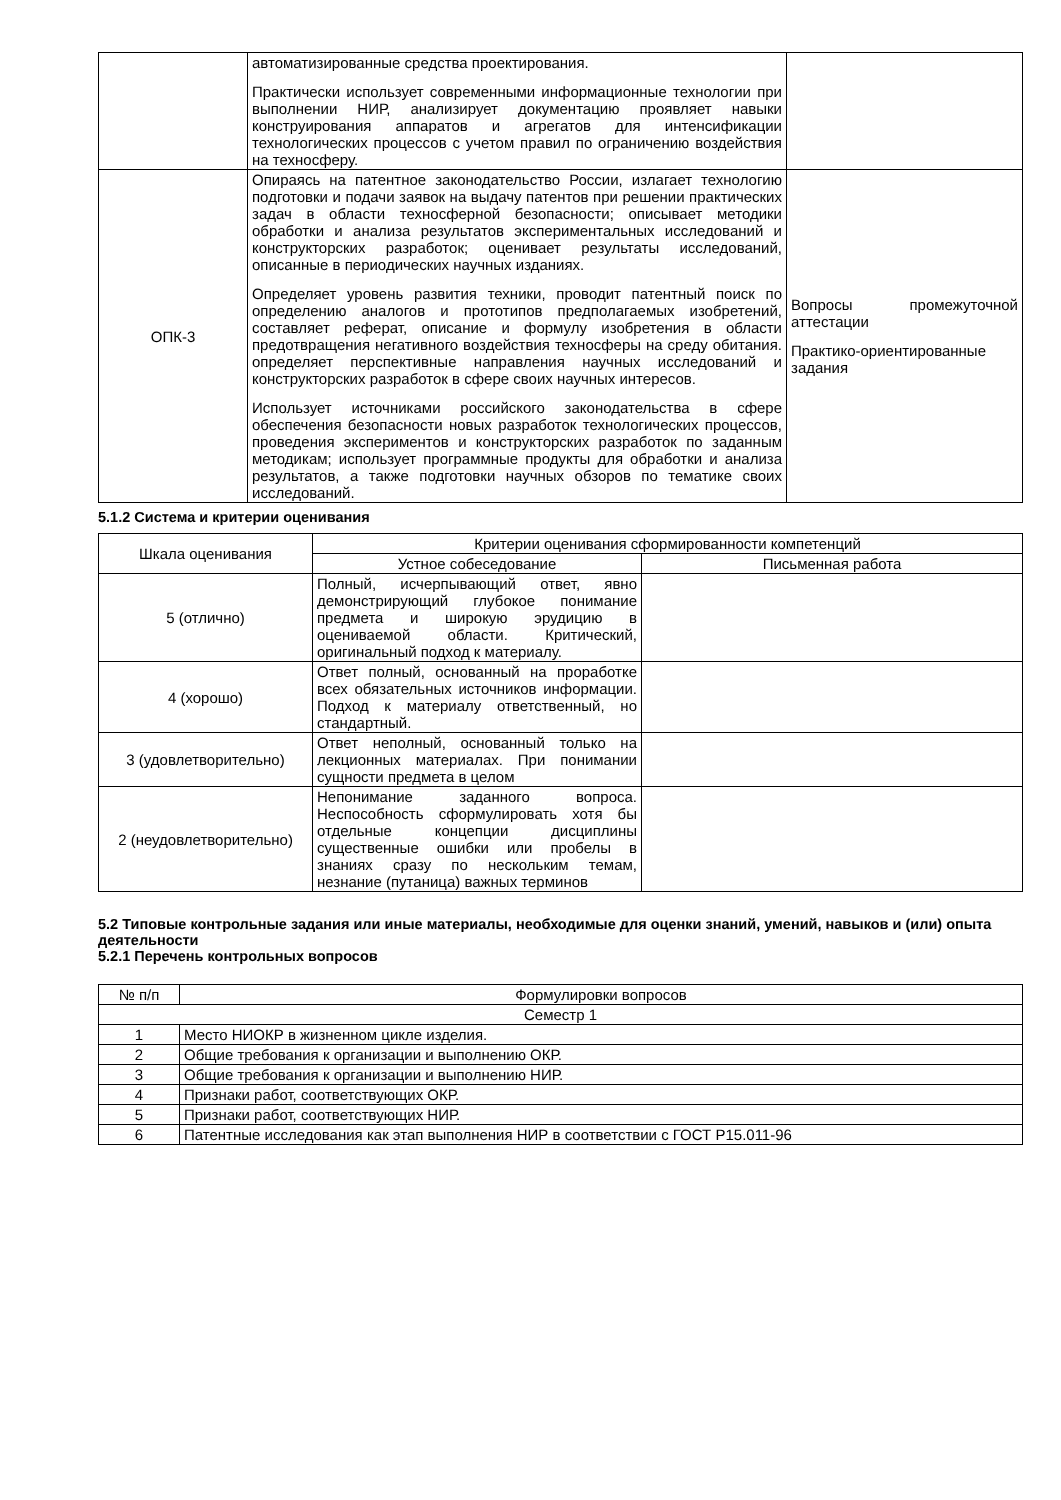| | автоматизированные средства проектирования. Практически использует современными информационные технологии при выполнении НИР, анализирует документацию проявляет навыки конструирования аппаратов и агрегатов для интенсификации технологических процессов с учетом правил по ограничению воздействия на техносферу. | |
| ОПК-3 | Опираясь на патентное законодательство России, излагает технологию подготовки и подачи заявок на выдачу патентов при решении практических задач в области техносферной безопасности; описывает методики обработки и анализа результатов экспериментальных исследований и конструкторских разработок; оценивает результаты исследований, описанные в периодических научных изданиях. Определяет уровень развития техники, проводит патентный поиск по определению аналогов и прототипов предполагаемых изобретений, составляет реферат, описание и формулу изобретения в области предотвращения негативного воздействия техносферы на среду обитания. определяет перспективные направления научных исследований и конструкторских разработок в сфере своих научных интересов. Использует источниками российского законодательства в сфере обеспечения безопасности новых разработок технологических процессов, проведения экспериментов и конструкторских разработок по заданным методикам; использует программные продукты для обработки и анализа результатов, а также подготовки научных обзоров по тематике своих исследований. | Вопросы промежуточной аттестации Практико-ориентированные задания |
5.1.2 Система и критерии оценивания
| Шкала оценивания | Критерии оценивания сформированности компетенций | |
| --- | --- | --- |
| | Устное собеседование | Письменная работа |
| 5 (отлично) | Полный, исчерпывающий ответ, явно демонстрирующий глубокое понимание предмета и широкую эрудицию в оцениваемой области. Критический, оригинальный подход к материалу. | |
| 4 (хорошо) | Ответ полный, основанный на проработке всех обязательных источников информации. Подход к материалу ответственный, но стандартный. | |
| 3 (удовлетворительно) | Ответ неполный, основанный только на лекционных материалах. При понимании сущности предмета в целом | |
| 2 (неудовлетворительно) | Непонимание заданного вопроса. Неспособность сформулировать хотя бы отдельные концепции дисциплины существенные ошибки или пробелы в знаниях сразу по нескольким темам, незнание (путаница) важных терминов | |
5.2 Типовые контрольные задания или иные материалы, необходимые для оценки знаний, умений, навыков и (или) опыта деятельности
5.2.1 Перечень контрольных вопросов
| № п/п | Формулировки вопросов |
| --- | --- |
| Семестр 1 | |
| 1 | Место НИОКР в жизненном цикле изделия. |
| 2 | Общие требования к организации и выполнению ОКР. |
| 3 | Общие требования к организации и выполнению НИР. |
| 4 | Признаки работ, соответствующих ОКР. |
| 5 | Признаки работ, соответствующих НИР. |
| 6 | Патентные исследования как этап выполнения НИР в соответствии с ГОСТ Р15.011-96 |